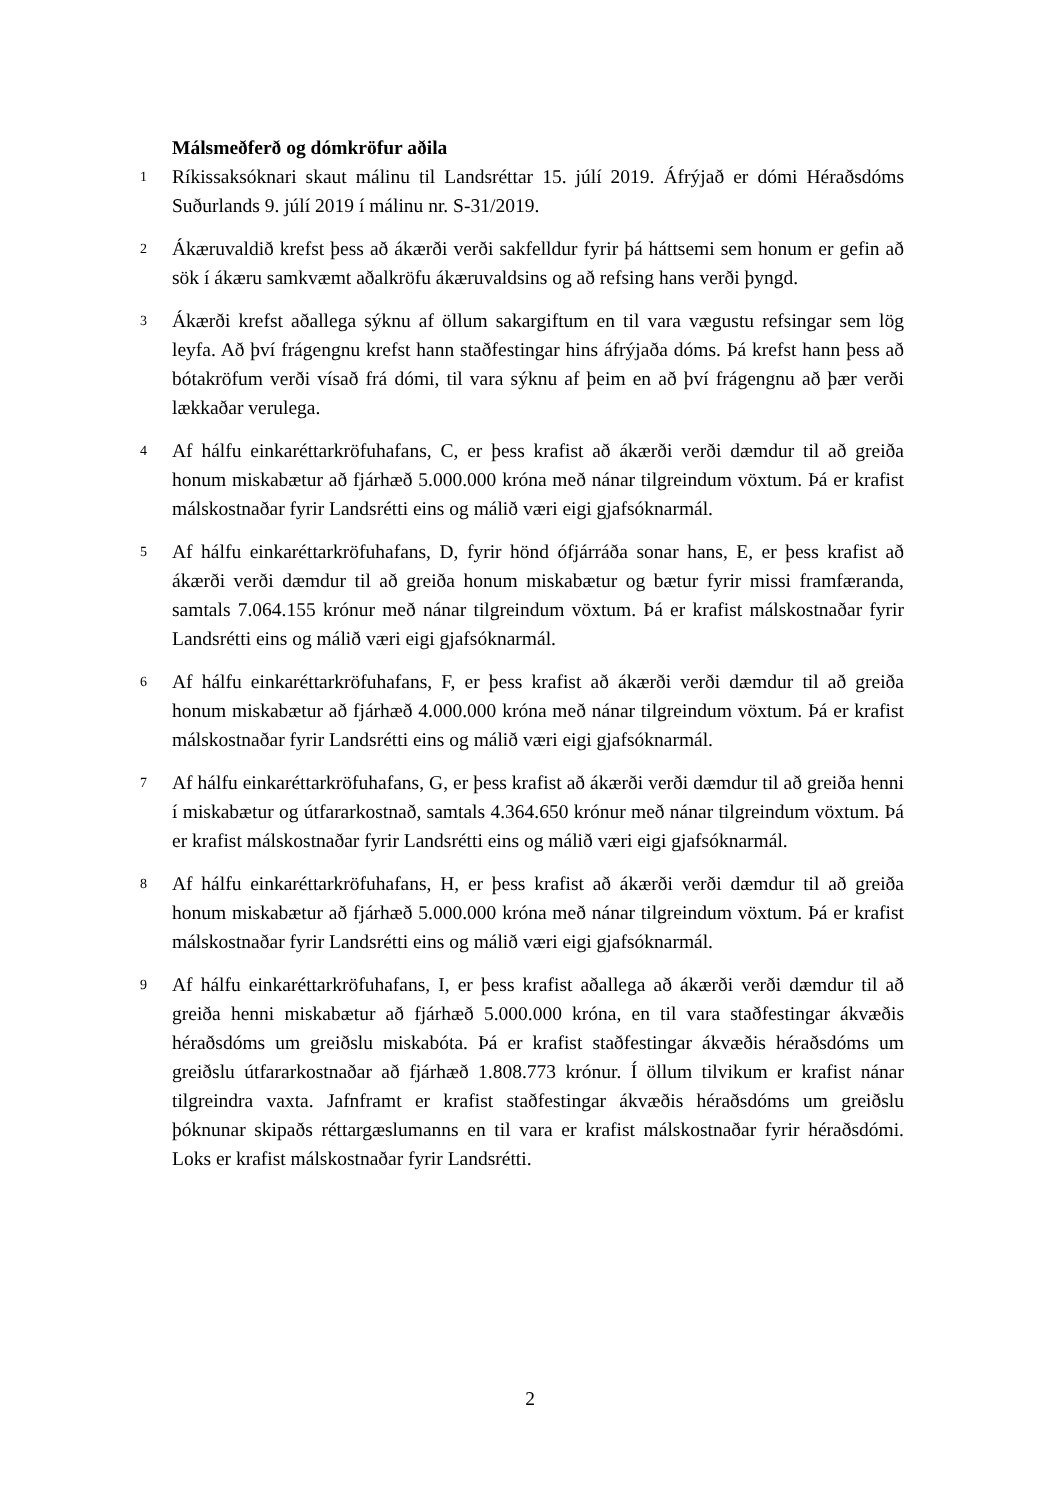Málsmeðferð og dómkröfur aðila
1 Ríkissaksóknari skaut málinu til Landsréttar 15. júlí 2019. Áfrýjað er dómi Héraðsdóms Suðurlands 9. júlí 2019 í málinu nr. S-31/2019.
2 Ákæruvaldið krefst þess að ákærði verði sakfelldur fyrir þá háttsemi sem honum er gefin að sök í ákæru samkvæmt aðalkröfu ákæruvaldsins og að refsing hans verði þyngd.
3 Ákærði krefst aðallega sýknu af öllum sakargiftum en til vara vægustu refsingar sem lög leyfa. Að því frágengnu krefst hann staðfestingar hins áfrýjaða dóms. Þá krefst hann þess að bótakröfum verði vísað frá dómi, til vara sýknu af þeim en að því frágengnu að þær verði lækkaðar verulega.
4 Af hálfu einkaréttarkröfuhafans, C, er þess krafist að ákærði verði dæmdur til að greiða honum miskabætur að fjárhæð 5.000.000 króna með nánar tilgreindum vöxtum. Þá er krafist málskostnaðar fyrir Landsrétti eins og málið væri eigi gjafsóknarmál.
5 Af hálfu einkaréttarkröfuhafans, D, fyrir hönd ófjárráða sonar hans, E, er þess krafist að ákærði verði dæmdur til að greiða honum miskabætur og bætur fyrir missi framfæranda, samtals 7.064.155 krónur með nánar tilgreindum vöxtum. Þá er krafist málskostnaðar fyrir Landsrétti eins og málið væri eigi gjafsóknarmál.
6 Af hálfu einkaréttarkröfuhafans, F, er þess krafist að ákærði verði dæmdur til að greiða honum miskabætur að fjárhæð 4.000.000 króna með nánar tilgreindum vöxtum. Þá er krafist málskostnaðar fyrir Landsrétti eins og málið væri eigi gjafsóknarmál.
7 Af hálfu einkaréttarkröfuhafans, G, er þess krafist að ákærði verði dæmdur til að greiða henni í miskabætur og útfararkostnað, samtals 4.364.650 krónur með nánar tilgreindum vöxtum. Þá er krafist málskostnaðar fyrir Landsrétti eins og málið væri eigi gjafsóknarmál.
8 Af hálfu einkaréttarkröfuhafans, H, er þess krafist að ákærði verði dæmdur til að greiða honum miskabætur að fjárhæð 5.000.000 króna með nánar tilgreindum vöxtum. Þá er krafist málskostnaðar fyrir Landsrétti eins og málið væri eigi gjafsóknarmál.
9 Af hálfu einkaréttarkröfuhafans, I, er þess krafist aðallega að ákærði verði dæmdur til að greiða henni miskabætur að fjárhæð 5.000.000 króna, en til vara staðfestingar ákvæðis héraðsdóms um greiðslu miskabóta. Þá er krafist staðfestingar ákvæðis héraðsdóms um greiðslu útfararkostnaðar að fjárhæð 1.808.773 krónur. Í öllum tilvikum er krafist nánar tilgreindra vaxta. Jafnframt er krafist staðfestingar ákvæðis héraðsdóms um greiðslu þóknunar skipaðs réttargæslumanns en til vara er krafist málskostnaðar fyrir héraðsdómi. Loks er krafist málskostnaðar fyrir Landsrétti.
2